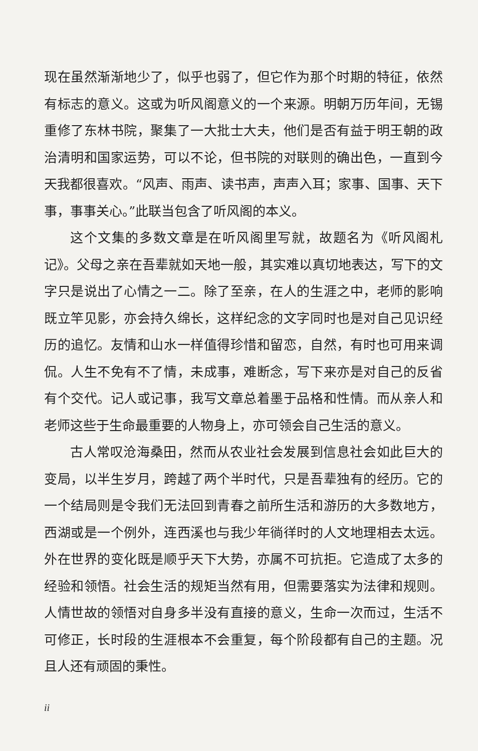现在虽然渐渐地少了，似乎也弱了，但它作为那个时期的特征，依然有标志的意义。这或为听风阁意义的一个来源。明朝万历年间，无锡重修了东林书院，聚集了一大批士大夫，他们是否有益于明王朝的政治清明和国家运势，可以不论，但书院的对联则的确出色，一直到今天我都很喜欢。“风声、雨声、读书声，声声入耳；家事、国事、天下事，事事关心。”此联当包含了听风阁的本义。
这个文集的多数文章是在听风阁里写就，故题名为《听风阁札记》。父母之亲在吾辈就如天地一般，其实难以真切地表达，写下的文字只是说出了心情之一二。除了至亲，在人的生涯之中，老师的影响既立竿见影，亦会持久绵长，这样纪念的文字同时也是对自己见识经历的追忆。友情和山水一样值得珍惜和留恋，自然，有时也可用来调侃。人生不免有不了情，未成事，难断念，写下来亦是对自己的反省有个交代。记人或记事，我写文章总着墨于品格和性情。而从亲人和老师这些于生命最重要的人物身上，亦可领会自己生活的意义。
古人常叹沧海桑田，然而从农业社会发展到信息社会如此巨大的变局，以半生岁月，跨越了两个半时代，只是吾辈独有的经历。它的一个结局则是令我们无法回到青春之前所生活和游历的大多数地方，西湖或是一个例外，连西溪也与我少年徜徉时的人文地理相去太远。外在世界的变化既是顺乎天下大势，亦属不可抗拒。它造成了太多的经验和领悟。社会生活的规矩当然有用，但需要落实为法律和规则。人情世故的领悟对自身多半没有直接的意义，生命一次而过，生活不可修正，长时段的生涯根本不会重复，每个阶段都有自己的主题。况且人还有顽固的秉性。
ii